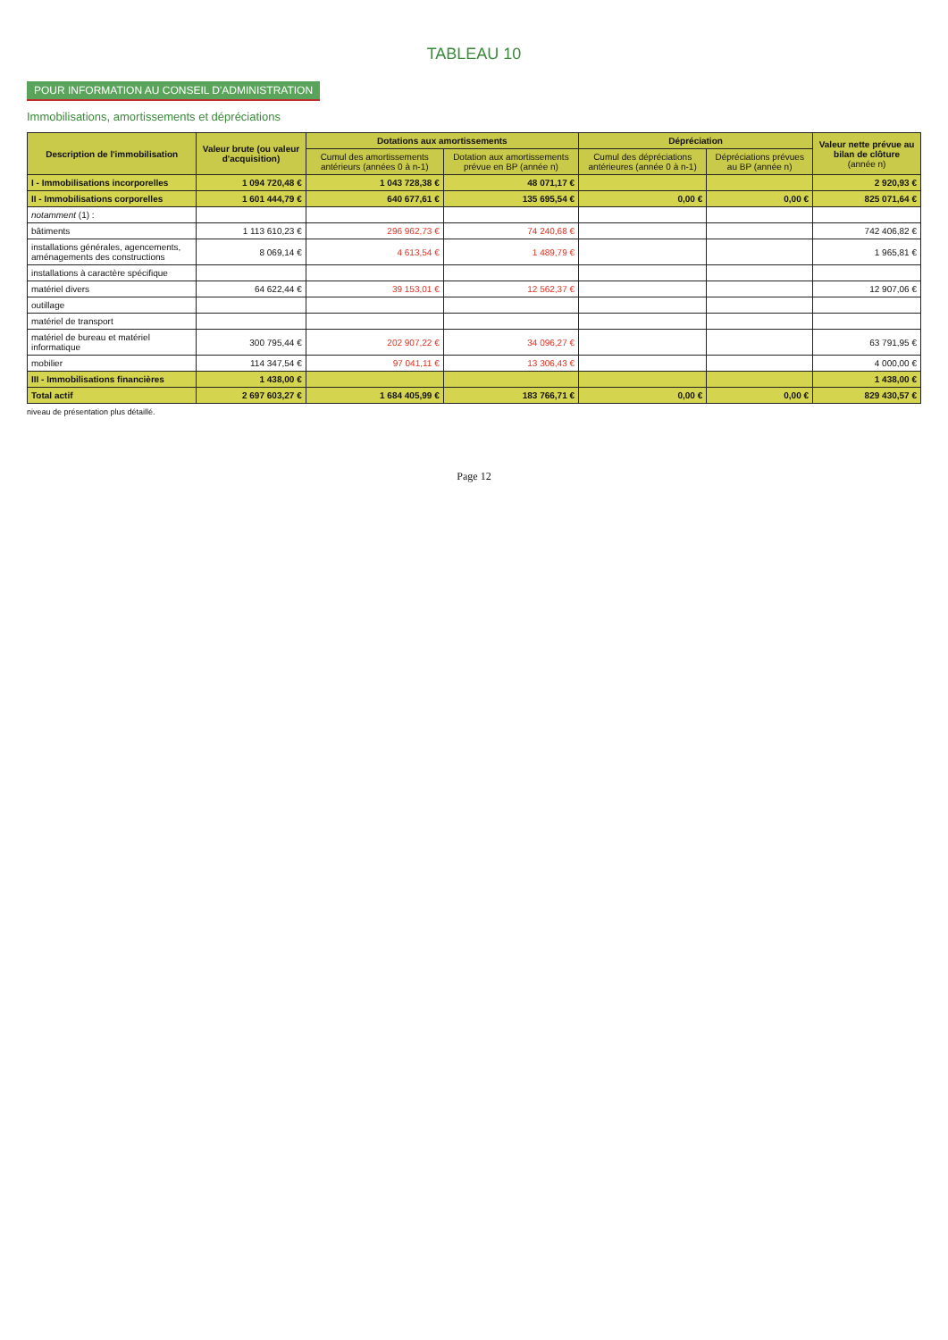TABLEAU 10
POUR INFORMATION AU CONSEIL D'ADMINISTRATION
Immobilisations, amortissements et dépréciations
| Description de l'immobilisation | Valeur brute (ou valeur d'acquisition) | Dotations aux amortissements | | Dépréciation | | Valeur nette prévue au bilan de clôture (année n) |
| --- | --- | --- | --- | --- | --- | --- |
| | | Cumul des amortissements antérieurs (années 0 à n-1) | Dotation aux amortissements prévue en BP (année n) | Cumul des dépréciations antérieures (année 0 à n-1) | Dépréciations prévues au BP (année n) | |
| I - Immobilisations incorporelles | 1 094 720,48 € | 1 043 728,38 € | 48 071,17 € | | | 2 920,93 € |
| II - Immobilisations corporelles | 1 601 444,79 € | 640 677,61 € | 135 695,54 € | 0,00 € | 0,00 € | 825 071,64 € |
| notamment (1) : | | | | | | |
| bâtiments | 1 113 610,23 € | 296 962,73 € | 74 240,68 € | | | 742 406,82 € |
| installations générales, agencements, aménagements des constructions | 8 069,14 € | 4 613,54 € | 1 489,79 € | | | 1 965,81 € |
| installations à caractère spécifique | | | | | | |
| matériel divers | 64 622,44 € | 39 153,01 € | 12 562,37 € | | | 12 907,06 € |
| outillage | | | | | | |
| matériel de transport | | | | | | |
| matériel de bureau et matériel informatique | 300 795,44 € | 202 907,22 € | 34 096,27 € | | | 63 791,95 € |
| mobilier | 114 347,54 € | 97 041,11 € | 13 306,43 € | | | 4 000,00 € |
| III - Immobilisations financières | 1 438,00 € | | | | | 1 438,00 € |
| Total actif | 2 697 603,27 € | 1 684 405,99 € | 183 766,71 € | 0,00 € | 0,00 € | 829 430,57 € |
niveau de présentation plus détaillé.
Page 12